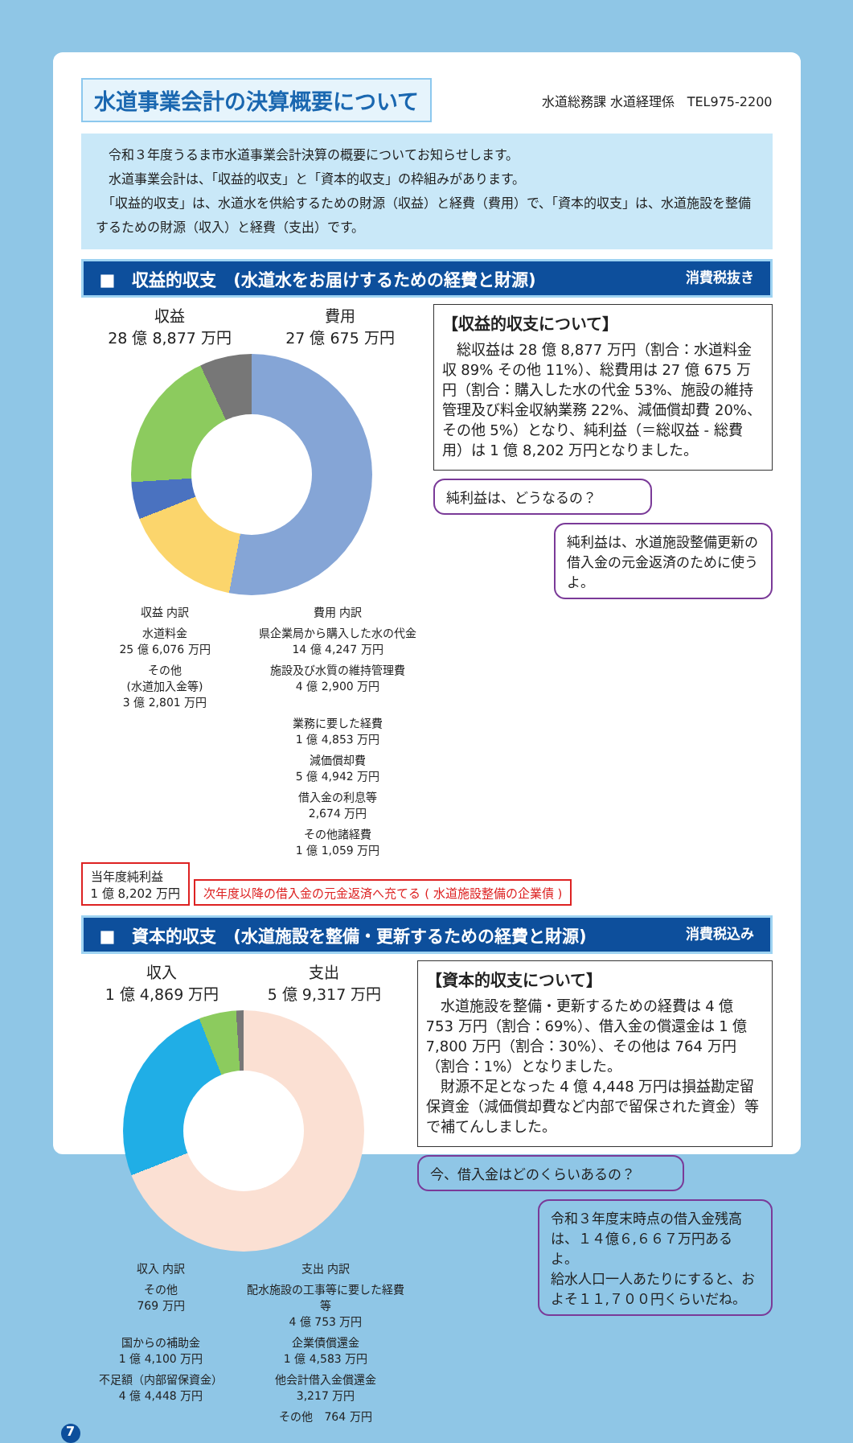水道事業会計の決算概要について
水道総務課 水道経理係　TEL975-2200
　令和３年度うるま市水道事業会計決算の概要についてお知らせします。
　水道事業会計は、「収益的収支」と「資本的収支」の枠組みがあります。
　「収益的収支」は、水道水を供給するための財源（収益）と経費（費用）で、「資本的収支」は、水道施設を整備するための財源（収入）と経費（支出）です。
■　収益的収支　(水道水をお届けするための経費と財源) 消費税抜き
収益
28 億 8,877 万円
費用
27 億 675 万円
収益 内訳
費用 内訳
水道料金
25 億 6,076 万円
県企業局から購入した水の代金
14 億 4,247 万円
その他
(水道加入金等)
3 億 2,801 万円
施設及び水質の維持管理費
4 億 2,900 万円
業務に要した経費
1 億 4,853 万円
減価償却費
5 億 4,942 万円
借入金の利息等
2,674 万円
その他諸経費
1 億 1,059 万円
【収益的収支について】
　総収益は 28 億 8,877 万円（割合：水道料金収 89% その他 11%）、総費用は 27 億 675 万円（割合：購入した水の代金 53%、施設の維持管理及び料金収納業務 22%、減価償却費 20%、その他 5%）となり、純利益（＝総収益 - 総費用）は 1 億 8,202 万円となりました。
純利益は、どうなるの？
純利益は、水道施設整備更新の借入金の元金返済のために使うよ。
当年度純利益
1 億 8,202 万円 次年度以降の借入金の元金返済へ充てる ( 水道施設整備の企業債 )
■　資本的収支　(水道施設を整備・更新するための経費と財源) 消費税込み
収入
1 億 4,869 万円
支出
5 億 9,317 万円
収入 内訳
支出 内訳
その他
769 万円
配水施設の工事等に要した経費等
4 億 753 万円
国からの補助金
1 億 4,100 万円
企業債償還金
1 億 4,583 万円
不足額（内部留保資金）
4 億 4,448 万円
他会計借入金償還金
3,217 万円
その他　764 万円
【資本的収支について】
　水道施設を整備・更新するための経費は 4 億 753 万円（割合：69%）、借入金の償還金は 1 億 7,800 万円（割合：30%）、その他は 764 万円（割合：1%）となりました。
　財源不足となった 4 億 4,448 万円は損益勘定留保資金（減価償却費など内部で留保された資金）等で補てんしました。
今、借入金はどのくらいあるの？
令和３年度末時点の借入金残高は、１４億６,６６７万円あるよ。
給水人口一人あたりにすると、およそ１１,７００円くらいだね。
7